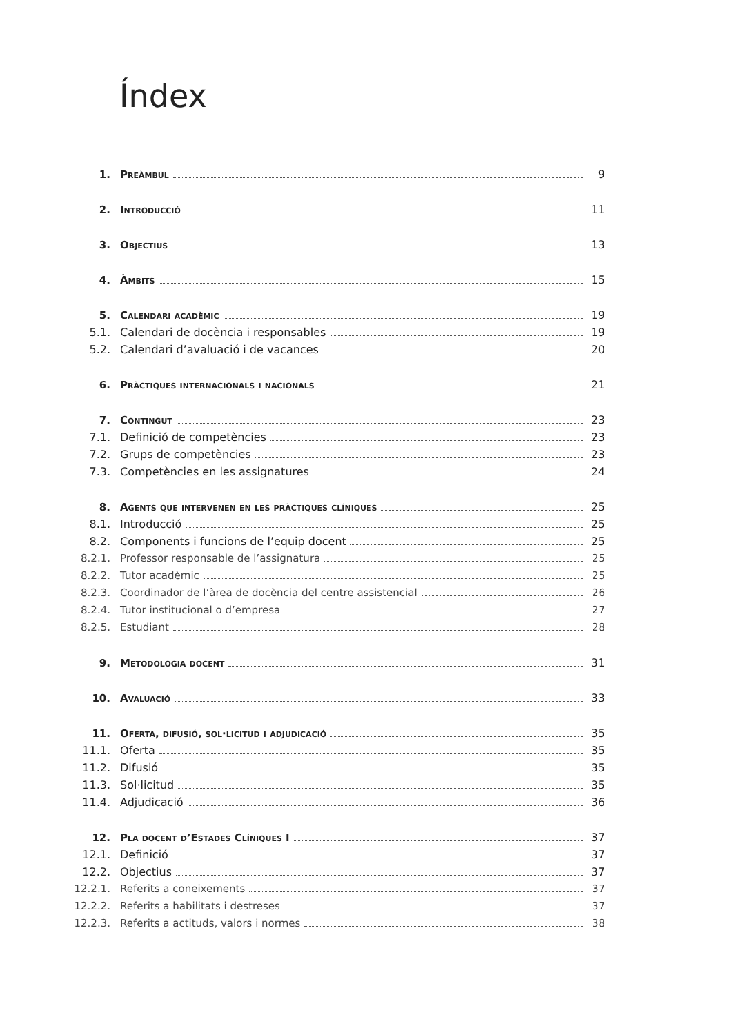Índex
1. Preàmbul 9
2. Introducció 11
3. Objectius 13
4. Àmbits 15
5. Calendari acadèmic 19
5.1. Calendari de docència i responsables 19
5.2. Calendari d’avaluació i de vacances 20
6. Pràctiques internacionals i nacionals 21
7. Contingut 23
7.1. Definició de competències 23
7.2. Grups de competències 23
7.3. Competències en les assignatures 24
8. Agents que intervenen en les pràctiques clíniques 25
8.1. Introducció 25
8.2. Components i funcions de l’equip docent 25
8.2.1. Professor responsable de l’assignatura 25
8.2.2. Tutor acadèmic 25
8.2.3. Coordinador de l’àrea de docència del centre assistencial 26
8.2.4. Tutor institucional o d’empresa 27
8.2.5. Estudiant 28
9. Metodologia docent 31
10. Avaluació 33
11. Oferta, difusió, sol·licitud i adjudicació 35
11.1. Oferta 35
11.2. Difusió 35
11.3. Sol·licitud 35
11.4. Adjudicació 36
12. Pla docent d’Estades Clíniques I 37
12.1. Definició 37
12.2. Objectius 37
12.2.1. Referits a coneixements 37
12.2.2. Referits a habilitats i destreses 37
12.2.3. Referits a actituds, valors i normes 38